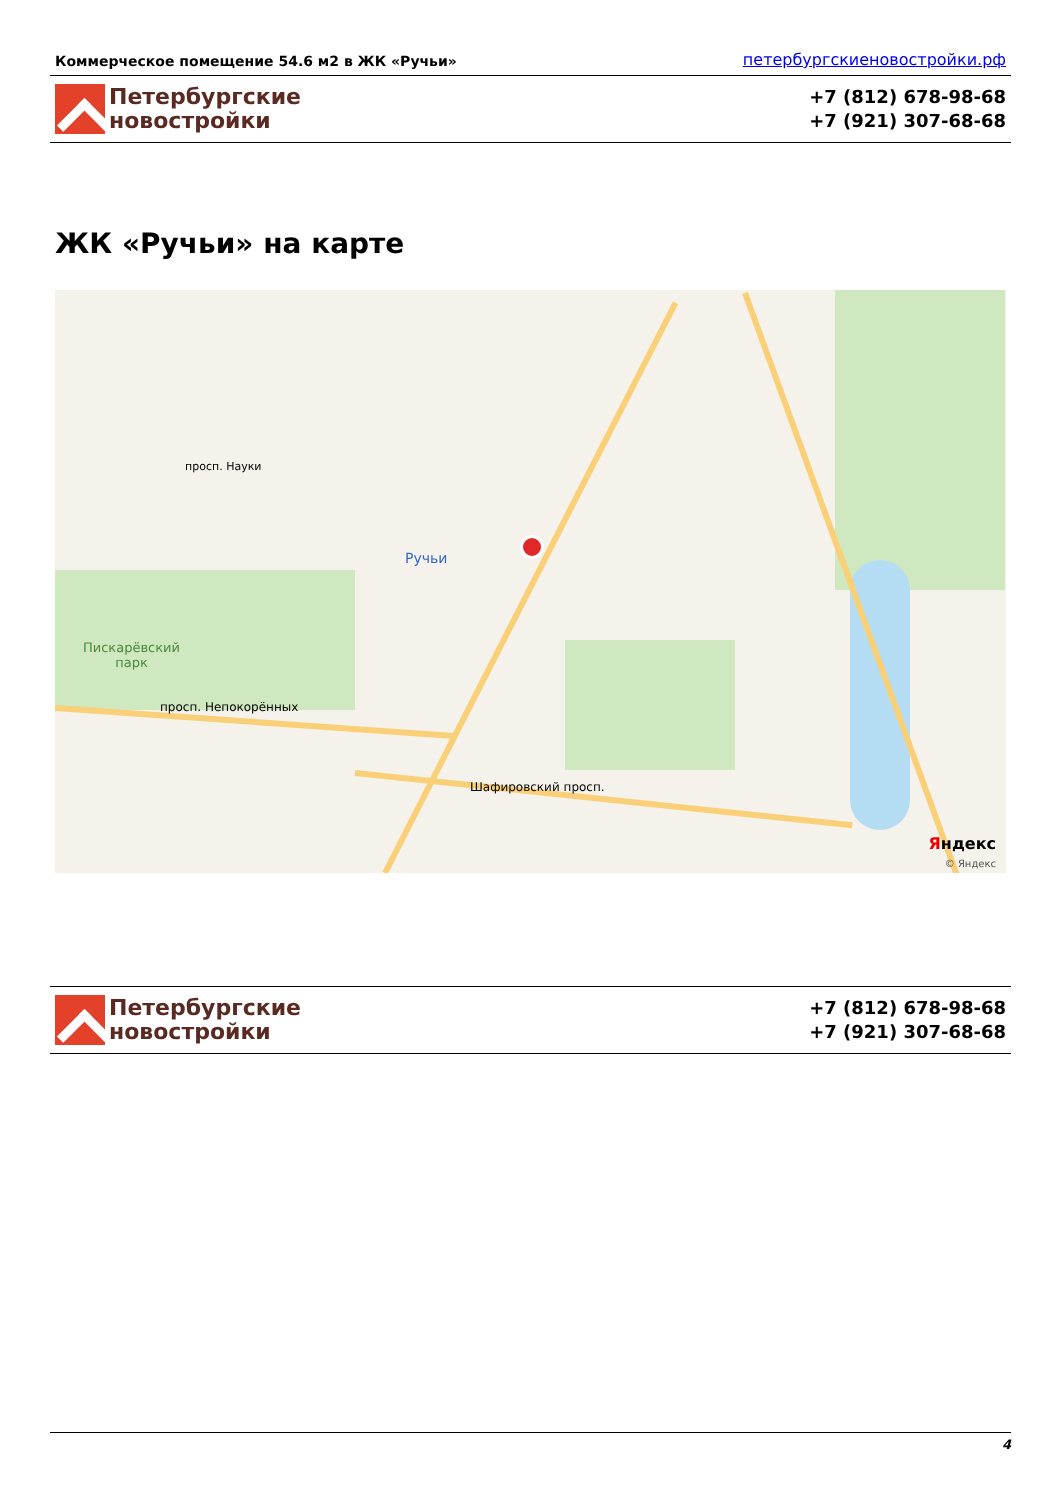Коммерческое помещение 54.6 м2 в ЖК «Ручьи» петербургскиеновостройки.рф
Петербургские
новостройки
+7 (812) 678-98-68
+7 (921) 307-68-68
ЖК «Ручьи» на карте
Ручьи
Пискарёвский
парк
просп. Непокорённых
Шафировский просп.
просп. Науки
Яндекс
© Яндекс
Петербургские
новостройки
+7 (812) 678-98-68
+7 (921) 307-68-68
4